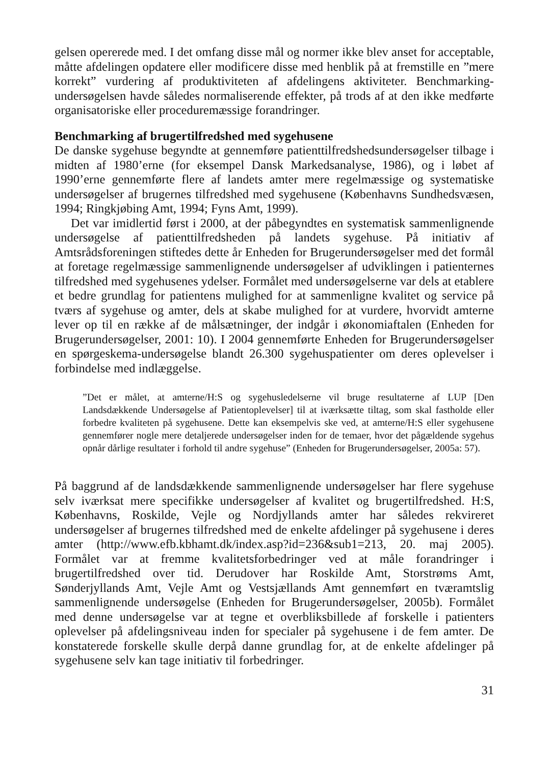gelsen opererede med. I det omfang disse mål og normer ikke blev anset for acceptable, måtte afdelingen opdatere eller modificere disse med henblik på at fremstille en ”mere korrekt” vurdering af produktiviteten af afdelingens aktiviteter. Benchmarking-undersøgelsen havde således normaliserende effekter, på trods af at den ikke medførte organisatoriske eller proceduremæssige forandringer.
Benchmarking af brugertilfredshed med sygehusene
De danske sygehuse begyndte at gennemføre patienttilfredshedsundersøgelser tilbage i midten af 1980’erne (for eksempel Dansk Markedsanalyse, 1986), og i løbet af 1990’erne gennemførte flere af landets amter mere regelmæssige og systematiske undersøgelser af brugernes tilfredshed med sygehusene (Københavns Sundhedsvæsen, 1994; Ringkjøbing Amt, 1994; Fyns Amt, 1999).
Det var imidlertid først i 2000, at der påbegyndtes en systematisk sammenlignende undersøgelse af patienttilfredsheden på landets sygehuse. På initiativ af Amtsrådsforeningen stiftedes dette år Enheden for Brugerundersøgelser med det formål at foretage regelmæssige sammenlignende undersøgelser af udviklingen i patienternes tilfredshed med sygehusenes ydelser. Formålet med undersøgelserne var dels at etablere et bedre grundlag for patientens mulighed for at sammenligne kvalitet og service på tværs af sygehuse og amter, dels at skabe mulighed for at vurdere, hvorvidt amterne lever op til en række af de målsætninger, der indgår i økonomiaftalen (Enheden for Brugerundersøgelser, 2001: 10). I 2004 gennemførte Enheden for Brugerundersøgelser en spørgeskema-undersøgelse blandt 26.300 sygehuspatienter om deres oplevelser i forbindelse med indlæggelse.
”Det er målet, at amterne/H:S og sygehusledelserne vil bruge resultaterne af LUP [Den Landsdækkende Undersøgelse af Patientoplevelser] til at iværksætte tiltag, som skal fastholde eller forbedre kvaliteten på sygehusene. Dette kan eksempelvis ske ved, at amterne/H:S eller sygehusene gennemfører nogle mere detaljerede undersøgelser inden for de temaer, hvor det pågældende sygehus opnår dårlige resultater i forhold til andre sygehuse” (Enheden for Brugerundersøgelser, 2005a: 57).
På baggrund af de landsdækkende sammenlignende undersøgelser har flere sygehuse selv iværksat mere specifikke undersøgelser af kvalitet og brugertilfredshed. H:S, Københavns, Roskilde, Vejle og Nordjyllands amter har således rekvireret undersøgelser af brugernes tilfredshed med de enkelte afdelinger på sygehusene i deres amter (http://www.efb.kbhamt.dk/index.asp?id=236&sub1=213, 20. maj 2005). Formålet var at fremme kvalitetsforbedringer ved at måle forandringer i brugertilfredshed over tid. Derudover har Roskilde Amt, Storstrøms Amt, Sønderjyllands Amt, Vejle Amt og Vestsjællands Amt gennemført en tværamtslig sammenlignende undersøgelse (Enheden for Brugerundersøgelser, 2005b). Formålet med denne undersøgelse var at tegne et overbliksbillede af forskelle i patienters oplevelser på afdelingsniveau inden for specialer på sygehusene i de fem amter. De konstaterede forskelle skulle derpå danne grundlag for, at de enkelte afdelinger på sygehusene selv kan tage initiativ til forbedringer.
31